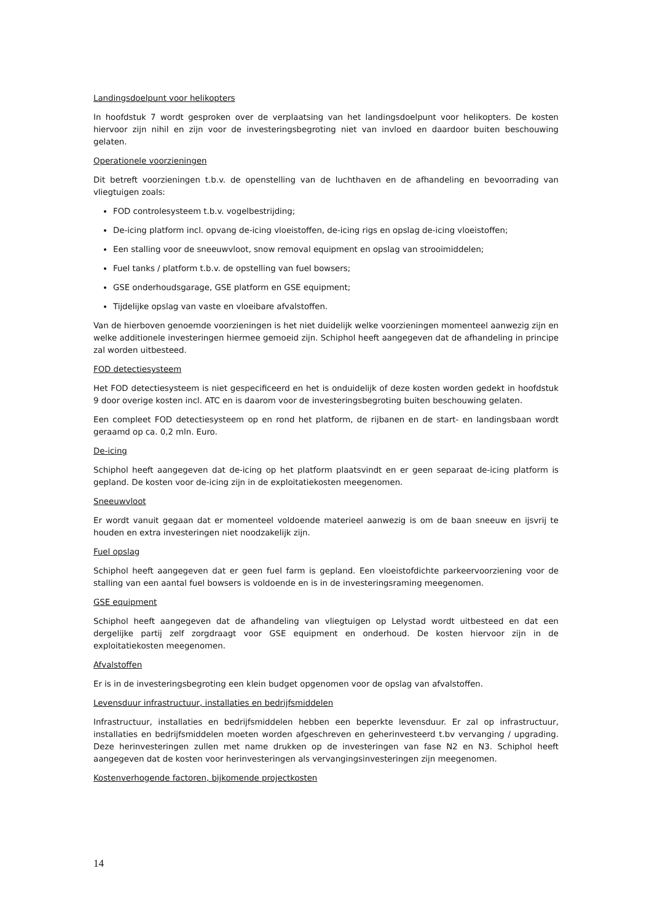Landingsdoelpunt voor helikopters
In hoofdstuk 7 wordt gesproken over de verplaatsing van het landingsdoelpunt voor helikopters. De kosten hiervoor zijn nihil en zijn voor de investeringsbegroting niet van invloed en daardoor buiten beschouwing gelaten.
Operationele voorzieningen
Dit betreft voorzieningen t.b.v. de openstelling van de luchthaven en de afhandeling en bevoorrading van vliegtuigen zoals:
FOD controlesysteem t.b.v. vogelbestrijding;
De-icing platform incl. opvang de-icing vloeistoffen, de-icing rigs en opslag de-icing vloeistoffen;
Een stalling voor de sneeuwvloot, snow removal equipment en opslag van strooimiddelen;
Fuel tanks / platform t.b.v. de opstelling van fuel bowsers;
GSE onderhoudsgarage, GSE platform en GSE equipment;
Tijdelijke opslag van vaste en vloeibare afvalstoffen.
Van de hierboven genoemde voorzieningen is het niet duidelijk welke voorzieningen momenteel aanwezig zijn en welke additionele investeringen hiermee gemoeid zijn. Schiphol heeft aangegeven dat de afhandeling in principe zal worden uitbesteed.
FOD detectiesysteem
Het FOD detectiesysteem is niet gespecificeerd en het is onduidelijk of deze kosten worden gedekt in hoofdstuk 9 door overige kosten incl. ATC en is daarom voor de investeringsbegroting buiten beschouwing gelaten.
Een compleet FOD detectiesysteem op en rond het platform, de rijbanen en de start- en landingsbaan wordt geraamd op ca. 0,2 mln. Euro.
De-icing
Schiphol heeft aangegeven dat de-icing op het platform plaatsvindt en er geen separaat de-icing platform is gepland. De kosten voor de-icing zijn in de exploitatiekosten meegenomen.
Sneeuwvloot
Er wordt vanuit gegaan dat er momenteel voldoende materieel aanwezig is om de baan sneeuw en ijsvrij te houden en extra investeringen niet noodzakelijk zijn.
Fuel opslag
Schiphol heeft aangegeven dat er geen fuel farm is gepland. Een vloeistofdichte parkeervoorziening voor de stalling van een aantal fuel bowsers is voldoende en is in de investeringsraming meegenomen.
GSE equipment
Schiphol heeft aangegeven dat de afhandeling van vliegtuigen op Lelystad wordt uitbesteed en dat een dergelijke partij zelf zorgdraagt voor GSE equipment en onderhoud. De kosten hiervoor zijn in de exploitatiekosten meegenomen.
Afvalstoffen
Er is in de investeringsbegroting een klein budget opgenomen voor de opslag van afvalstoffen.
Levensduur infrastructuur, installaties en bedrijfsmiddelen
Infrastructuur, installaties en bedrijfsmiddelen hebben een beperkte levensduur. Er zal op infrastructuur, installaties en bedrijfsmiddelen moeten worden afgeschreven en geherinvesteerd t.bv vervanging / upgrading. Deze herinvesteringen zullen met name drukken op de investeringen van fase N2 en N3. Schiphol heeft aangegeven dat de kosten voor herinvesteringen als vervangingsinvesteringen zijn meegenomen.
Kostenverhogende factoren, bijkomende projectkosten
14